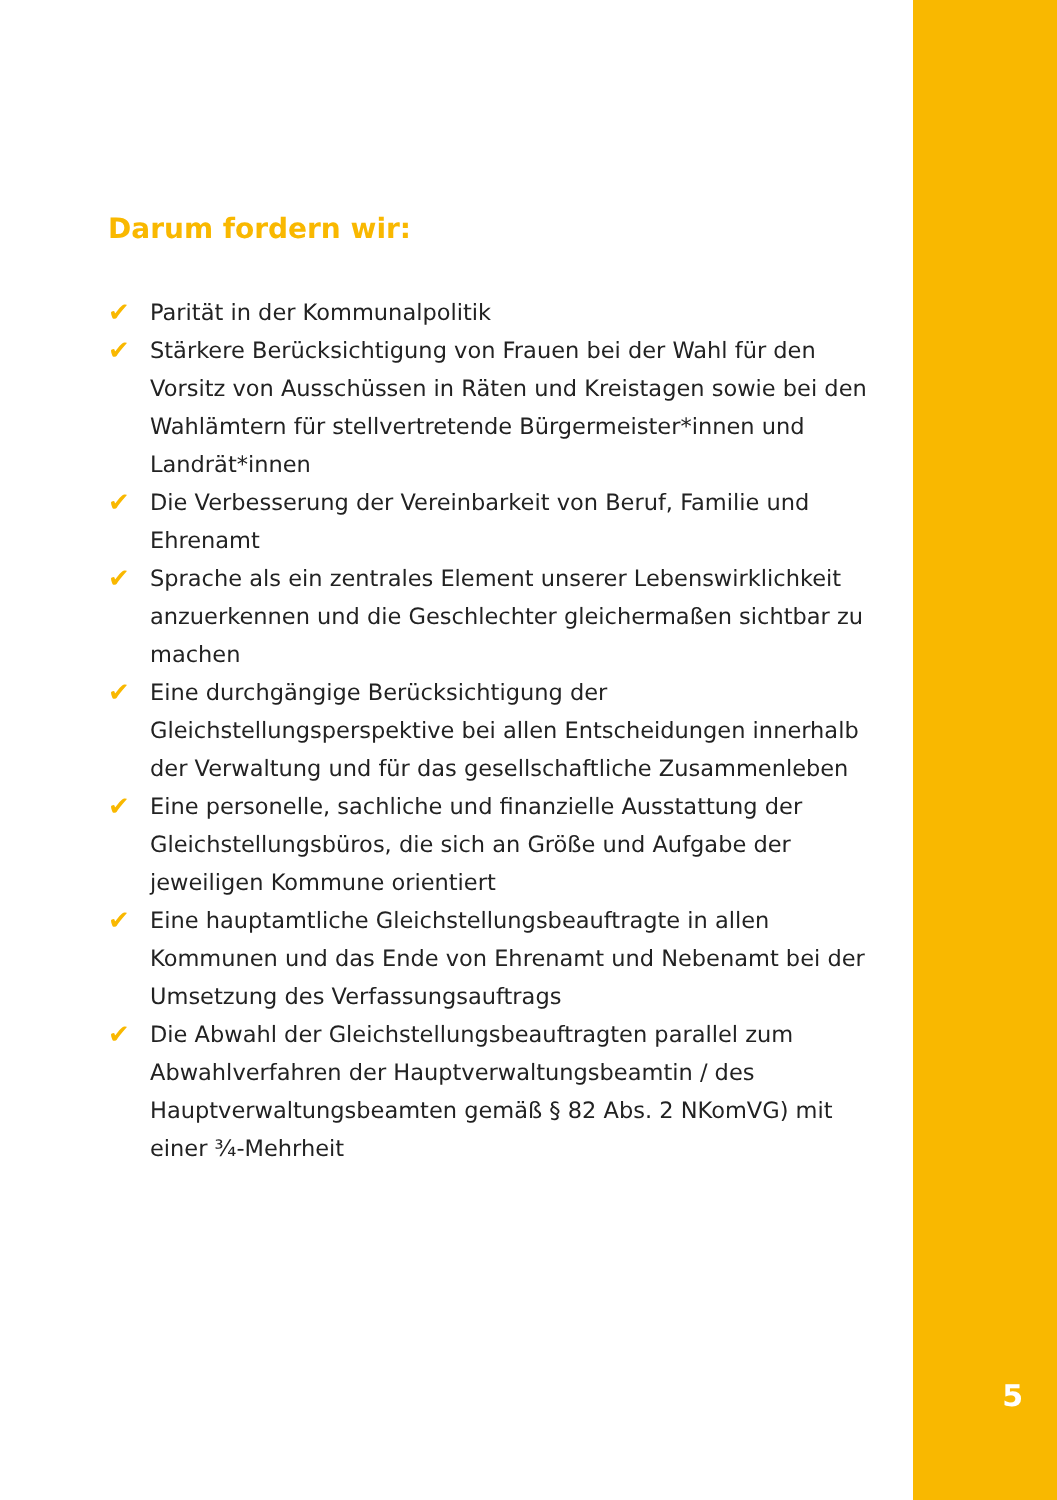Darum fordern wir:
✔ Parität in der Kommunalpolitik
✔ Stärkere Berücksichtigung von Frauen bei der Wahl für den Vorsitz von Ausschüssen in Räten und Kreistagen sowie bei den Wahlämtern für stellvertretende Bürgermeister*innen und Land­rät*innen
✔ Die Verbesserung der Vereinbarkeit von Beruf, Familie und Ehren­amt
✔ Sprache als ein zentrales Element unserer Lebenswirklichkeit anzuerkennen und die Geschlechter gleichermaßen sichtbar zu machen
✔ Eine durchgängige Berücksichtigung der Gleichstellungsperspekti­ve bei allen Entscheidungen innerhalb der Verwaltung und für das gesellschaftliche Zusammenleben
✔ Eine personelle, sachliche und finanzielle Ausstattung der Gleich­stellungsbüros, die sich an Größe und Aufgabe der jeweiligen Kommune orientiert
✔ Eine hauptamtliche Gleichstellungsbeauftragte in allen Kommu­nen und das Ende von Ehrenamt und Nebenamt bei der Umset­zung des Verfassungsauftrags
✔ Die Abwahl der Gleichstellungsbeauftragten parallel zum Abwahl­verfahren der Hauptverwaltungsbeamtin / des Hauptverwaltungs­beamten gemäß § 82 Abs. 2 NKomVG) mit einer ¾-Mehrheit
5